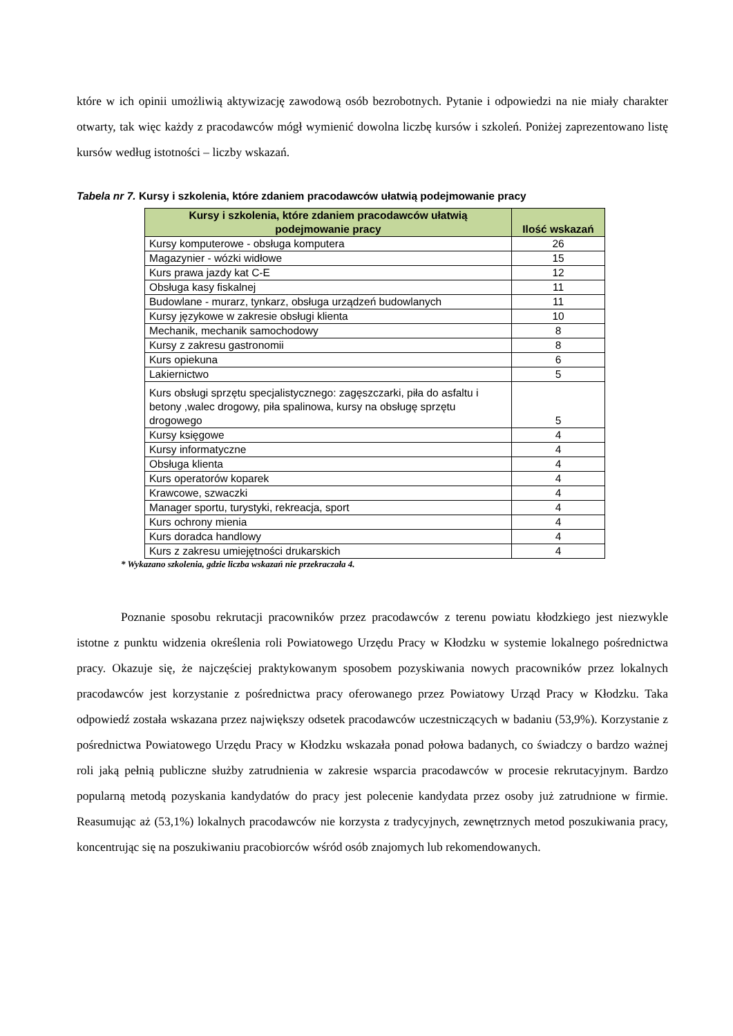które w ich opinii umożliwią aktywizację zawodową osób bezrobotnych. Pytanie i odpowiedzi na nie miały charakter otwarty, tak więc każdy z pracodawców mógł wymienić dowolna liczbę kursów i szkoleń. Poniżej zaprezentowano listę kursów według istotności – liczby wskazań.
Tabela nr 7. Kursy i szkolenia, które zdaniem pracodawców ułatwią podejmowanie pracy
| Kursy i szkolenia, które zdaniem pracodawców ułatwią podejmowanie pracy | Ilość wskazań |
| --- | --- |
| Kursy komputerowe - obsługa komputera | 26 |
| Magazynier - wózki widłowe | 15 |
| Kurs prawa jazdy kat C-E | 12 |
| Obsługa kasy fiskalnej | 11 |
| Budowlane - murarz, tynkarz, obsługa urządzeń budowlanych | 11 |
| Kursy językowe w zakresie obsługi klienta | 10 |
| Mechanik, mechanik samochodowy | 8 |
| Kursy z zakresu gastronomii | 8 |
| Kurs opiekuna | 6 |
| Lakiernictwo | 5 |
| Kurs obsługi sprzętu specjalistycznego: zagęszczarki, piła do asfaltu i betony ,walec drogowy, piła spalinowa, kursy na obsługę sprzętu drogowego | 5 |
| Kursy księgowe | 4 |
| Kursy informatyczne | 4 |
| Obsługa klienta | 4 |
| Kurs operatorów koparek | 4 |
| Krawcowe, szwaczki | 4 |
| Manager sportu, turystyki, rekreacja, sport | 4 |
| Kurs ochrony mienia | 4 |
| Kurs doradca handlowy | 4 |
| Kurs z zakresu umiejętności drukarskich | 4 |
* Wykazano szkolenia, gdzie liczba wskazań nie przekraczała 4.
Poznanie sposobu rekrutacji pracowników przez pracodawców z terenu powiatu kłodzkiego jest niezwykle istotne z punktu widzenia określenia roli Powiatowego Urzędu Pracy w Kłodzku w systemie lokalnego pośrednictwa pracy. Okazuje się, że najczęściej praktykowanym sposobem pozyskiwania nowych pracowników przez lokalnych pracodawców jest korzystanie z pośrednictwa pracy oferowanego przez Powiatowy Urząd Pracy w Kłodzku. Taka odpowiedź została wskazana przez największy odsetek pracodawców uczestniczących w badaniu (53,9%). Korzystanie z pośrednictwa Powiatowego Urzędu Pracy w Kłodzku wskazała ponad połowa badanych, co świadczy o bardzo ważnej roli jaką pełnią publiczne służby zatrudnienia w zakresie wsparcia pracodawców w procesie rekrutacyjnym. Bardzo popularną metodą pozyskania kandydatów do pracy jest polecenie kandydata przez osoby już zatrudnione w firmie. Reasumując aż (53,1%) lokalnych pracodawców nie korzysta z tradycyjnych, zewnętrznych metod poszukiwania pracy, koncentrując się na poszukiwaniu pracobiorców wśród osób znajomych lub rekomendowanych.